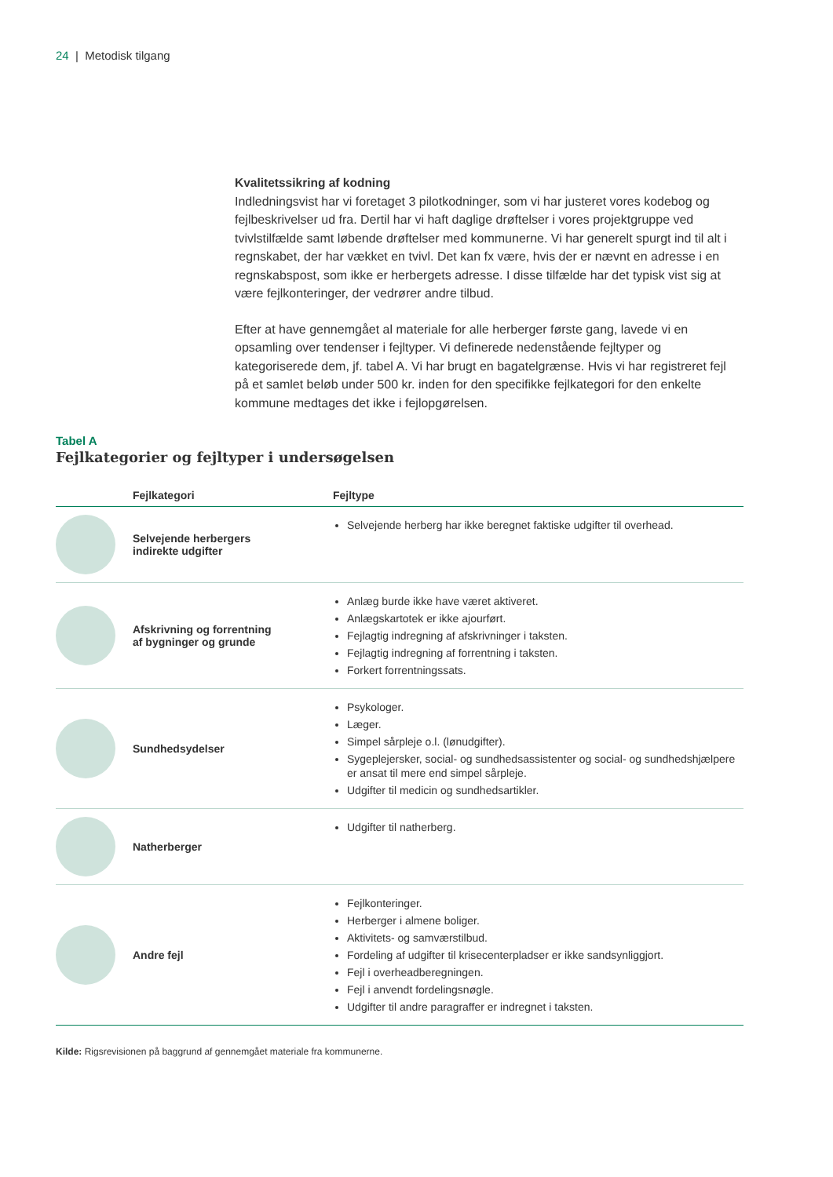24 | Metodisk tilgang
Kvalitetssikring af kodning
Indledningsvist har vi foretaget 3 pilotkodninger, som vi har justeret vores kodebog og fejlbeskrivelser ud fra. Dertil har vi haft daglige drøftelser i vores projektgruppe ved tvivlstilfælde samt løbende drøftelser med kommunerne. Vi har generelt spurgt ind til alt i regnskabet, der har vækket en tvivl. Det kan fx være, hvis der er nævnt en adresse i en regnskabspost, som ikke er herbergets adresse. I disse tilfælde har det typisk vist sig at være fejlkonteringer, der vedrører andre tilbud.
Efter at have gennemgået al materiale for alle herberger første gang, lavede vi en opsamling over tendenser i fejltyper. Vi definerede nedenstående fejltyper og kategoriserede dem, jf. tabel A. Vi har brugt en bagatelgrænse. Hvis vi har registreret fejl på et samlet beløb under 500 kr. inden for den specifikke fejlkategori for den enkelte kommune medtages det ikke i fejlopgørelsen.
Tabel A
Fejlkategorier og fejltyper i undersøgelsen
| | Fejlkategori | Fejltype |
| --- | --- | --- |
| | Selvejende herbergers indirekte udgifter | Selvejende herberg har ikke beregnet faktiske udgifter til overhead. |
| | Afskrivning og forrentning af bygninger og grunde | Anlæg burde ikke have været aktiveret. Anlægskartotek er ikke ajourført. Fejlagtig indregning af afskrivninger i taksten. Fejlagtig indregning af forrentning i taksten. Forkert forrentningssats. |
| | Sundhedsydelser | Psykologer. Læger. Simpel sårpleje o.l. (lønudgifter). Sygeplejersker, social- og sundhedsassistenter og social- og sundhedshjælpere er ansat til mere end simpel sårpleje. Udgifter til medicin og sundhedsartikler. |
| | Natherberger | Udgifter til natherberg. |
| | Andre fejl | Fejlkonteringer. Herberger i almene boliger. Aktivitets- og samværstilbud. Fordeling af udgifter til krisecenterpladser er ikke sandsynliggjort. Fejl i overheadberegningen. Fejl i anvendt fordelingsnøgle. Udgifter til andre paragraffer er indregnet i taksten. |
Kilde: Rigsrevisionen på baggrund af gennemgået materiale fra kommunerne.